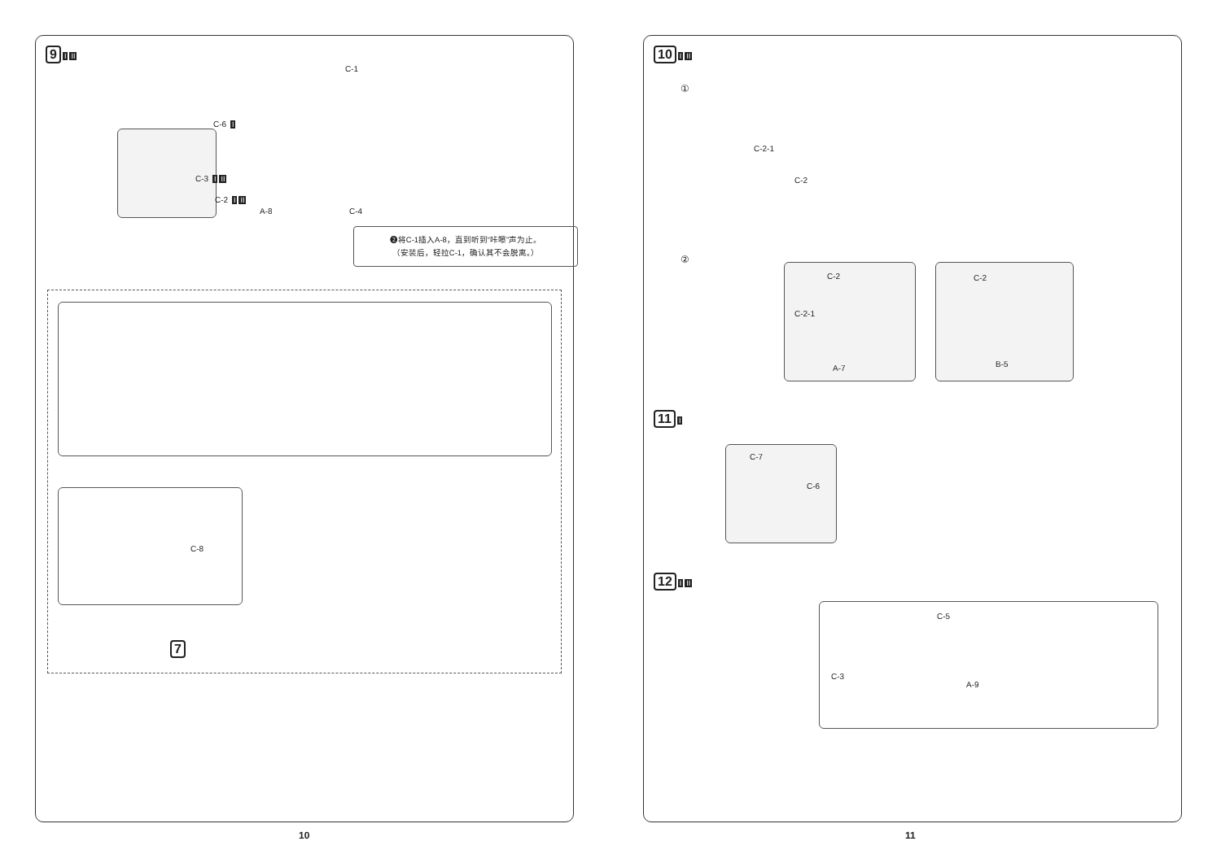9 I II
C-1
C-6 I
C-3 I II
C-2 I II
A-8 C-4
❷将C-1插入A-8，直到听到“咔嚓”声为止。
（安装后，轻拉C-1，确认其不会脱离。）
C-8
7
10
10 I II
①
C-2-1
C-2
②
C-2
C-2-1
A-7
C-2
B-5
11 I
C-7
C-6
12 I II
C-5
C-3
A-9
11